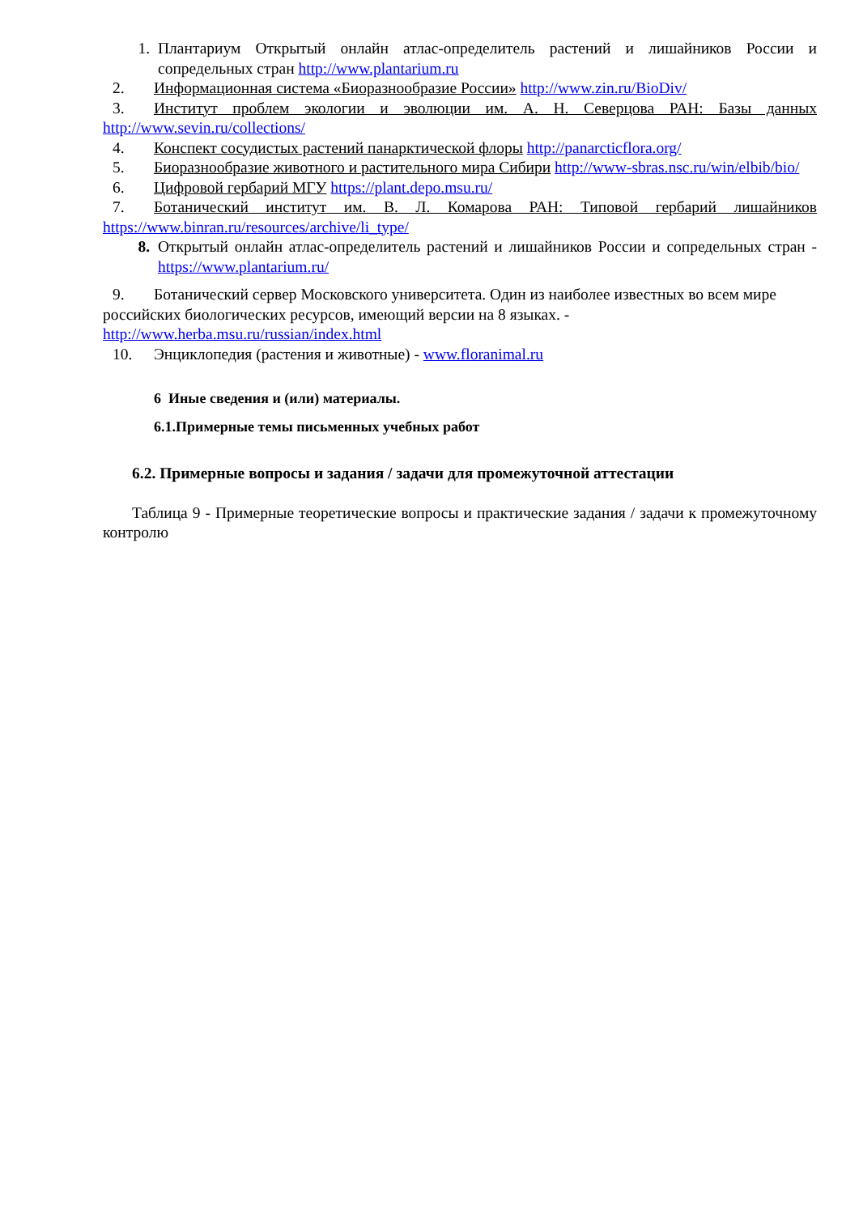1. Плантариум Открытый онлайн атлас-определитель растений и лишайников России и сопредельных стран http://www.plantarium.ru
2. Информационная система «Биоразнообразие России» http://www.zin.ru/BioDiv/
3. Институт проблем экологии и эволюции им. А. Н. Северцова РАН: Базы данных http://www.sevin.ru/collections/
4. Конспект сосудистых растений панарктической флоры http://panarcticflora.org/
5. Биоразнообразие животного и растительного мира Сибири http://www-sbras.nsc.ru/win/elbib/bio/
6. Цифровой гербарий МГУ https://plant.depo.msu.ru/
7. Ботанический институт им. В. Л. Комарова РАН: Типовой гербарий лишайников https://www.binran.ru/resources/archive/li_type/
8. Открытый онлайн атлас-определитель растений и лишайников России и сопредельных стран - https://www.plantarium.ru/
9. Ботанический сервер Московского университета. Один из наиболее известных во всем мире российских биологических ресурсов, имеющий версии на 8 языках. - http://www.herba.msu.ru/russian/index.html
10. Энциклопедия (растения и животные) - www.floranimal.ru
6 Иные сведения и (или) материалы.
6.1.Примерные темы письменных учебных работ
6.2. Примерные вопросы и задания / задачи для промежуточной аттестации
Таблица 9 - Примерные теоретические вопросы и практические задания / задачи к промежуточному контролю